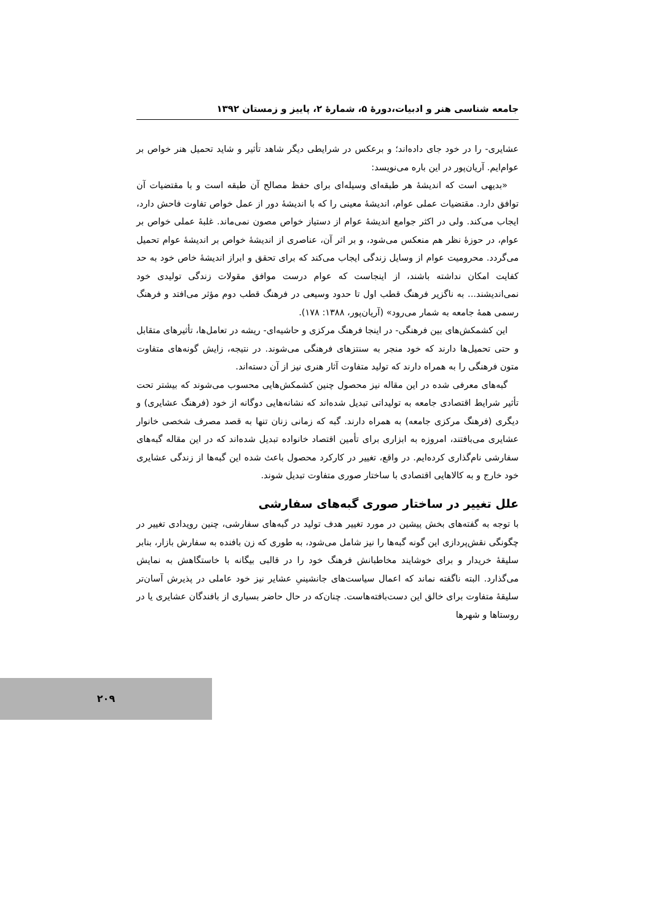جامعه شناسی هنر و ادبیات،دورهٔ ۵، شمارهٔ ۲، پاییز و زمستان ۱۳۹۲
عشایری- را در خود جای داده‌اند؛ و برعکس در شرایطی دیگر شاهد تأثیر و شاید تحمیل هنر خواص بر عوام‌ایم. آریان‌پور در این باره می‌نویسد:
«بدیهی است که اندیشهٔ هر طبقه‌ای وسیله‌ای برای حفظ مصالح آن طبقه است و با مقتضیات آن توافق دارد. مقتضیات عملی عوام، اندیشهٔ معینی را که با اندیشهٔ دور از عمل خواص تفاوت فاحش دارد، ایجاب می‌کند. ولی در اکثر جوامع اندیشهٔ عوام از دستیاز خواص مصون نمی‌ماند. غلبهٔ عملی خواص بر عوام، در حوزهٔ نظر هم منعکس می‌شود، و بر اثر آن، عناصری از اندیشهٔ خواص بر اندیشهٔ عوام تحمیل می‌گردد. محرومیت عوام از وسایل زندگی ایجاب می‌کند که برای تحقق و ابراز اندیشهٔ خاص خود به حد کفایت امکان نداشته باشند، از اینجاست که عوام درست موافق مقولات زندگی تولیدی خود نمی‌اندیشند... به ناگزیر فرهنگ قطب اول تا حدود وسیعی در فرهنگ قطب دوم مؤثر می‌افتد و فرهنگ رسمی همهٔ جامعه به شمار می‌رود» (آریان‌پور، ۱۳۸۸: ۱۷۸).
این کشمکش‌های بین فرهنگی- در اینجا فرهنگ مرکزی و حاشیه‌ای- ریشه در تعامل‌ها، تأثیرهای متقابل و حتی تحمیل‌ها دارند که خود منجر به سنتزهای فرهنگی می‌شوند. در نتیجه، زایش گونه‌های متفاوت متون فرهنگی را به همراه دارند که تولید متفاوت آثار هنری نیز از آن دسته‌اند.
گبه‌های معرفی شده در این مقاله نیز محصول چنین کشمکش‌هایی محسوب می‌شوند که بیشتر تحت تأثیر شرایط اقتصادی جامعه به تولیداتی تبدیل شده‌اند که نشانه‌هایی دوگانه از خود (فرهنگ عشایری) و دیگری (فرهنگ مرکزی جامعه) به همراه دارند. گبه که زمانی زنان تنها به قصد مصرف شخصی خانوار عشایری می‌بافتند، امروزه به ابزاری برای تأمین اقتصاد خانواده تبدیل شده‌اند که در این مقاله گبه‌های سفارشی نام‌گذاری کرده‌ایم. در واقع، تغییر در کارکرد محصول باعث شده این گبه‌ها از زندگی عشایری خود خارج و به کالاهایی اقتصادی با ساختار صوری متفاوت تبدیل شوند.
علل تغییر در ساختار صوری گبه‌های سفارشی
با توجه به گفته‌های بخش پیشین در مورد تغییر هدف تولید در گبه‌های سفارشی، چنین رویدادی تغییر در چگونگی نقش‌پردازی این گونه گبه‌ها را نیز شامل می‌شود، به طوری که زن بافنده به سفارش بازار، بنابر سلیقهٔ خریدار و برای خوشایند مخاطبانش فرهنگ خود را در قالبی بیگانه با خاستگاهش به نمایش می‌گذارد. البته ناگفته نماند که اعمال سیاست‌های جانشینیِ عشایر نیز خود عاملی در پذیرش آسان‌تر سلیقهٔ متفاوت برای خالق این دست‌بافته‌هاست. چنان‌که در حال حاضر بسیاری از بافندگان عشایری یا در روستاها و شهرها
۲۰۹